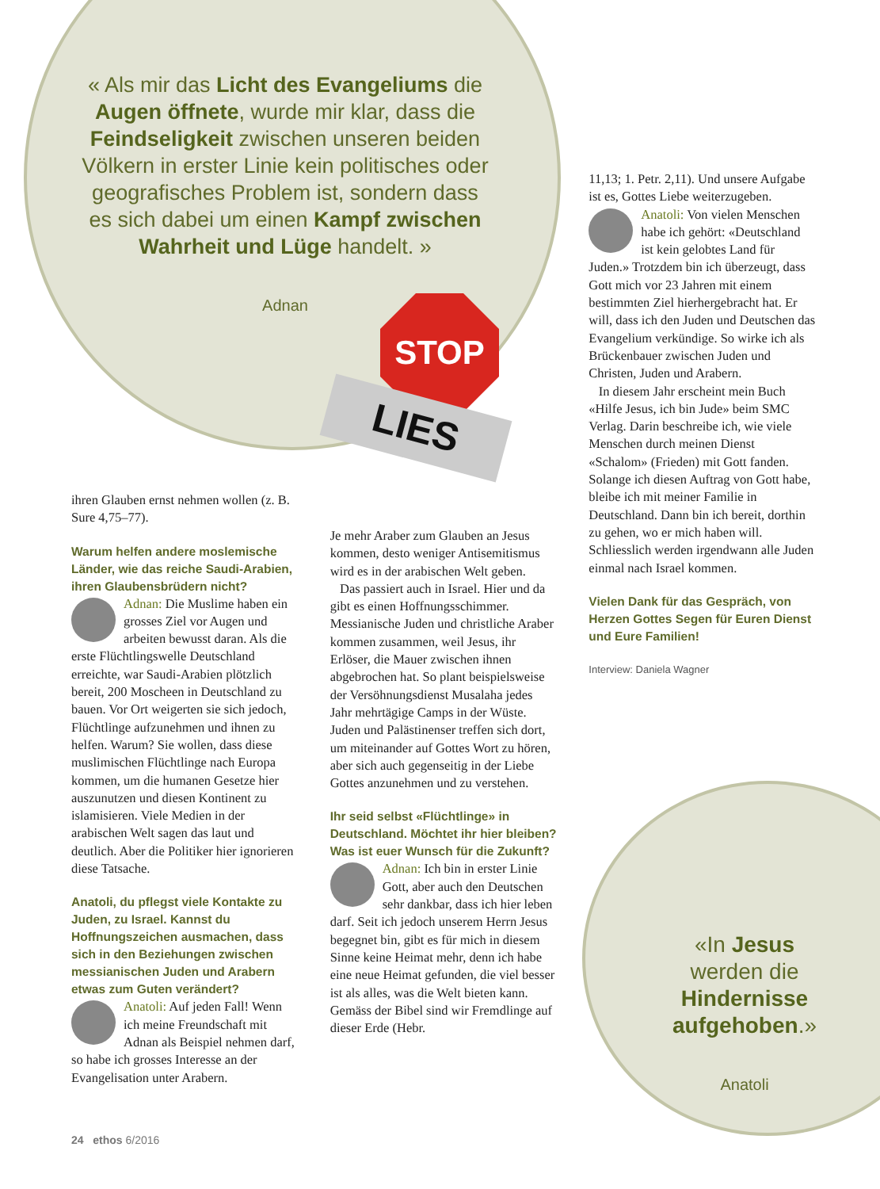« Als mir das Licht des Evangeliums die Augen öffnete, wurde mir klar, dass die Feindseligkeit zwischen unseren beiden Völkern in erster Linie kein politisches oder geografisches Problem ist, sondern dass es sich dabei um einen Kampf zwischen Wahrheit und Lüge handelt. »
Adnan
STOP
LIES
ihren Glauben ernst nehmen wollen (z. B. Sure 4,75–77).
Warum helfen andere moslemische Länder, wie das reiche Saudi-Arabien, ihren Glaubensbrüdern nicht?
Adnan: Die Muslime haben ein grosses Ziel vor Augen und arbeiten bewusst daran. Als die erste Flüchtlingswelle Deutschland erreichte, war Saudi-Arabien plötzlich bereit, 200 Moscheen in Deutschland zu bauen. Vor Ort weigerten sie sich jedoch, Flüchtlinge aufzunehmen und ihnen zu helfen. Warum? Sie wollen, dass diese muslimischen Flüchtlinge nach Europa kommen, um die humanen Gesetze hier auszunutzen und diesen Kontinent zu islamisieren. Viele Medien in der arabischen Welt sagen das laut und deutlich. Aber die Politiker hier ignorieren diese Tatsache.
Anatoli, du pflegst viele Kontakte zu Juden, zu Israel. Kannst du Hoffnungszeichen ausmachen, dass sich in den Beziehungen zwischen messianischen Juden und Arabern etwas zum Guten verändert?
Anatoli: Auf jeden Fall! Wenn ich meine Freundschaft mit Adnan als Beispiel nehmen darf, so habe ich grosses Interesse an der Evangelisation unter Arabern.
Je mehr Araber zum Glauben an Jesus kommen, desto weniger Antisemitismus wird es in der arabischen Welt geben.
Das passiert auch in Israel. Hier und da gibt es einen Hoffnungsschimmer. Messianische Juden und christliche Araber kommen zusammen, weil Jesus, ihr Erlöser, die Mauer zwischen ihnen abgebrochen hat. So plant beispielsweise der Versöhnungsdienst Musalaha jedes Jahr mehrtägige Camps in der Wüste. Juden und Palästinenser treffen sich dort, um miteinander auf Gottes Wort zu hören, aber sich auch gegenseitig in der Liebe Gottes anzunehmen und zu verstehen.
Ihr seid selbst «Flüchtlinge» in Deutschland. Möchtet ihr hier bleiben? Was ist euer Wunsch für die Zukunft?
Adnan: Ich bin in erster Linie Gott, aber auch den Deutschen sehr dankbar, dass ich hier leben darf. Seit ich jedoch unserem Herrn Jesus begegnet bin, gibt es für mich in diesem Sinne keine Heimat mehr, denn ich habe eine neue Heimat gefunden, die viel besser ist als alles, was die Welt bieten kann. Gemäss der Bibel sind wir Fremdlinge auf dieser Erde (Hebr.
11,13; 1. Petr. 2,11). Und unsere Aufgabe ist es, Gottes Liebe weiterzugeben.
Anatoli: Von vielen Menschen habe ich gehört: «Deutschland ist kein gelobtes Land für Juden.» Trotzdem bin ich überzeugt, dass Gott mich vor 23 Jahren mit einem bestimmten Ziel hierhergebracht hat. Er will, dass ich den Juden und Deutschen das Evangelium verkündige. So wirke ich als Brückenbauer zwischen Juden und Christen, Juden und Arabern.
In diesem Jahr erscheint mein Buch «Hilfe Jesus, ich bin Jude» beim SMC Verlag. Darin beschreibe ich, wie viele Menschen durch meinen Dienst «Schalom» (Frieden) mit Gott fanden. Solange ich diesen Auftrag von Gott habe, bleibe ich mit meiner Familie in Deutschland. Dann bin ich bereit, dorthin zu gehen, wo er mich haben will. Schliesslich werden irgendwann alle Juden einmal nach Israel kommen.
Vielen Dank für das Gespräch, von Herzen Gottes Segen für Euren Dienst und Eure Familien!
Interview: Daniela Wagner
«In Jesus werden die Hindernisse aufgehoben.»
Anatoli
24 ethos 6/2016